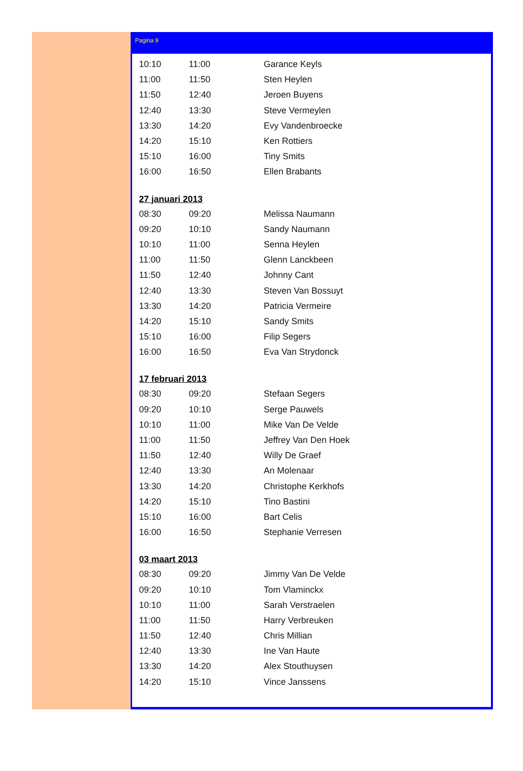Pagina 9
| 10:10 | 11:00 | Garance Keyls |
| 11:00 | 11:50 | Sten Heylen |
| 11:50 | 12:40 | Jeroen Buyens |
| 12:40 | 13:30 | Steve Vermeylen |
| 13:30 | 14:20 | Evy Vandenbroecke |
| 14:20 | 15:10 | Ken Rottiers |
| 15:10 | 16:00 | Tiny Smits |
| 16:00 | 16:50 | Ellen Brabants |
27 januari 2013
| 08:30 | 09:20 | Melissa Naumann |
| 09:20 | 10:10 | Sandy Naumann |
| 10:10 | 11:00 | Senna Heylen |
| 11:00 | 11:50 | Glenn Lanckbeen |
| 11:50 | 12:40 | Johnny Cant |
| 12:40 | 13:30 | Steven Van Bossuyt |
| 13:30 | 14:20 | Patricia Vermeire |
| 14:20 | 15:10 | Sandy Smits |
| 15:10 | 16:00 | Filip Segers |
| 16:00 | 16:50 | Eva Van Strydonck |
17 februari 2013
| 08:30 | 09:20 | Stefaan Segers |
| 09:20 | 10:10 | Serge Pauwels |
| 10:10 | 11:00 | Mike Van De Velde |
| 11:00 | 11:50 | Jeffrey Van Den Hoek |
| 11:50 | 12:40 | Willy De Graef |
| 12:40 | 13:30 | An Molenaar |
| 13:30 | 14:20 | Christophe Kerkhofs |
| 14:20 | 15:10 | Tino Bastini |
| 15:10 | 16:00 | Bart Celis |
| 16:00 | 16:50 | Stephanie Verresen |
03 maart 2013
| 08:30 | 09:20 | Jimmy Van De Velde |
| 09:20 | 10:10 | Tom Vlaminckx |
| 10:10 | 11:00 | Sarah Verstraelen |
| 11:00 | 11:50 | Harry Verbreuken |
| 11:50 | 12:40 | Chris Millian |
| 12:40 | 13:30 | Ine Van Haute |
| 13:30 | 14:20 | Alex Stouthuysen |
| 14:20 | 15:10 | Vince Janssens |